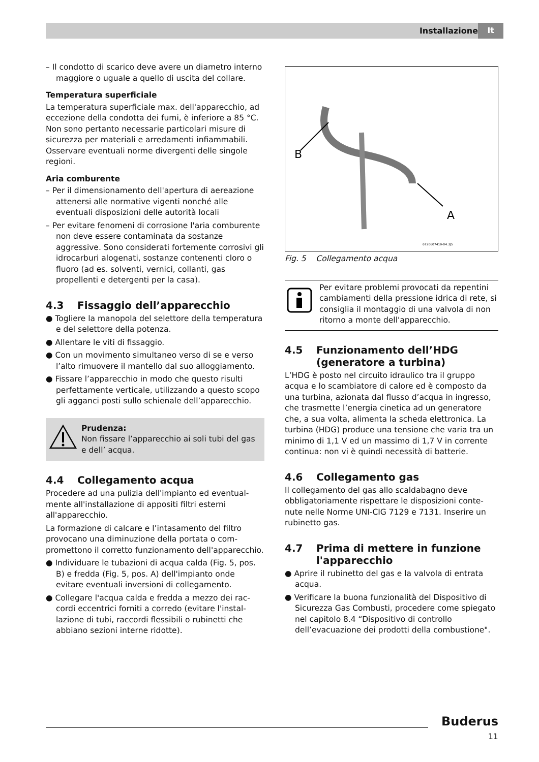Installazione It
– Il condotto di scarico deve avere un diametro interno maggiore o uguale a quello di uscita del collare.
Temperatura superficiale
La temperatura superficiale max. dell'apparecchio, ad eccezione della condotta dei fumi, è inferiore a 85 °C. Non sono pertanto necessarie particolari misure di sicurezza per materiali e arredamenti infiammabili. Osservare eventuali norme divergenti delle singole regioni.
Aria comburente
– Per il dimensionamento dell'apertura di aerea­zione attenersi alle normative vigenti nonché alle eventuali disposizioni delle autorità locali
– Per evitare fenomeni di corrosione l'aria combu­rente non deve essere contaminata da sostanze aggressive. Sono considerati fortemente corro­sivi gli idrocarburi alogenati, sostanze conte­nenti cloro o fluoro (ad es. solventi, vernici, collanti, gas propellenti e detergenti per la casa).
4.3 Fissaggio dell’apparecchio
● Togliere la manopola del selettore della tempe­ratura e del selettore della potenza.
● Allentare le viti di fissaggio.
● Con un movimento simultaneo verso di se e verso l’alto rimuovere il mantello dal suo allog­giamento.
● Fissare l’apparecchio in modo che questo risulti perfettamente verticale, utilizzando a questo scopo gli agganci posti sullo schienale dell’appa­recchio.
Prudenza:
Non fissare l’apparecchio ai soli tubi del gas e dell’ acqua.
4.4 Collegamento acqua
Procedere ad una pulizia dell'impianto ed eventual­mente all'installazione di appositi filtri esterni all'apparecchio.
La formazione di calcare e l’intasamento del filtro provocano una diminuzione della portata o com­promettono il corretto funzionamento dell'appa­recchio.
● Individuare le tubazioni di acqua calda (Fig. 5, pos. B) e fredda (Fig. 5, pos. A) dell'impianto onde evitare eventuali inversioni di collega­mento.
● Collegare l'acqua calda e fredda a mezzo dei rac­cordi eccentrici forniti a corredo (evitare l'instal­lazione di tubi, raccordi flessibili o rubinetti che abbiano sezioni interne ridotte).
B
A
6720607419-04.3JS
Fig. 5 Collegamento acqua
Per evitare problemi provocati da re­pentini cambiamenti della pressione idrica di rete, si consiglia il montaggio di una valvola di non ritorno a monte dell'apparecchio.
4.5 Funzionamento dell’HDG
(generatore a turbina)
L’HDG è posto nel circuito idraulico tra il gruppo acqua e lo scambiatore di calore ed è composto da una turbina, azionata dal flusso d’acqua in ingresso, che trasmette l’energia cinetica ad un generatore che, a sua volta, alimenta la scheda elettronica. La turbina (HDG) produce una tensione che varia tra un minimo di 1,1 V ed un massimo di 1,7 V in corrente continua: non vi è quindi necessità di batterie.
4.6 Collegamento gas
Il collegamento del gas allo scaldabagno deve obbligatoriamente rispettare le disposizioni conte­nute nelle Norme UNI-CIG 7129 e 7131. Inserire un rubinetto gas.
4.7 Prima di mettere in funzione
l'apparecchio
● Aprire il rubinetto del gas e la valvola di entrata acqua.
● Verificare la buona funzionalità del Dispositivo di Sicurezza Gas Combusti, procedere come spie­gato nel capitolo 8.4 “Dispositivo di controllo dell’evacuazione dei prodotti della combu­stione".
Buderus
11